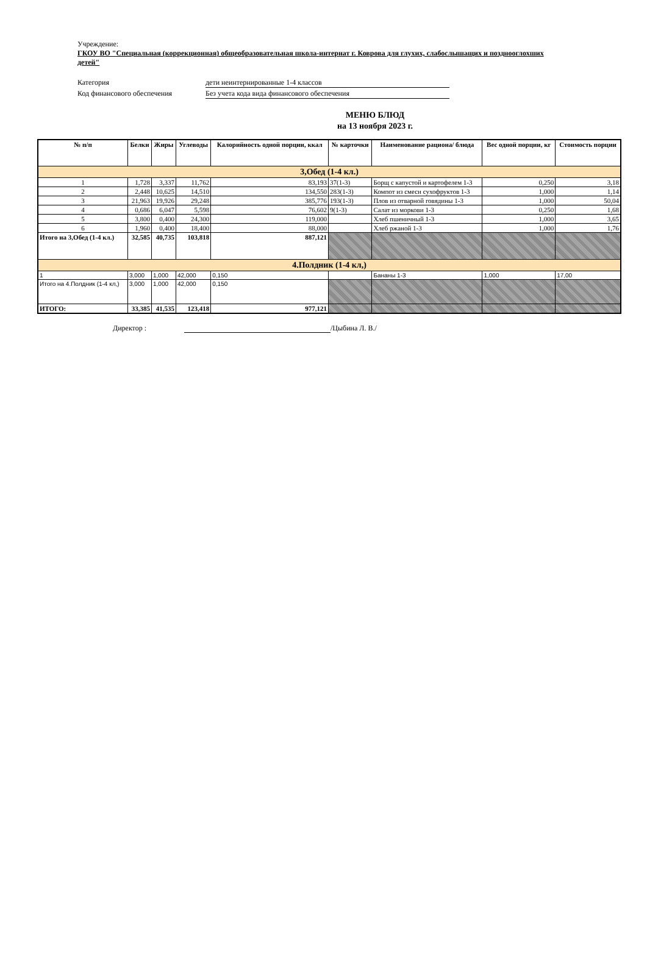Учреждение:
ГКОУ ВО "Специальная (коррекционная) общеобразовательная школа-интернат г. Коврова для глухих, слабослышащих и позднооглохших детей"
Категория дети неинтернированные 1-4 классов
Код финансового обеспечения Без учета кода вида финансового обеспечения
МЕНЮ БЛЮД
на 13 ноября 2023 г.
| № п/п | Белки | Жиры | Углеводы | Калорийность одной порции, ккал | № карточки | Наименование рациона/ блюда | Вес одной порции, кг | Стоимость порции |
| --- | --- | --- | --- | --- | --- | --- | --- | --- |
| 3,Обед (1-4 кл.) | | | | | | | | |
| 1 | 1,728 | 3,337 | 11,762 | 83,193 | 37(1-3) | Борщ с капустой и картофелем 1-3 | 0,250 | 3,18 |
| 2 | 2,448 | 10,625 | 14,510 | 134,550 | 283(1-3) | Компот из смеси сухофруктов 1-3 | 1,000 | 1,14 |
| 3 | 21,963 | 19,926 | 29,248 | 385,776 | 193(1-3) | Плов из отварной говядины 1-3 | 1,000 | 50,04 |
| 4 | 0,686 | 6,047 | 5,598 | 76,602 | 9(1-3) | Салат из моркови 1-3 | 0,250 | 1,68 |
| 5 | 3,800 | 0,400 | 24,300 | 119,000 | | Хлеб пшеничный 1-3 | 1,000 | 3,65 |
| 6 | 1,960 | 0,400 | 18,400 | 88,000 | | Хлеб ржаной 1-3 | 1,000 | 1,76 |
| Итого на 3,Обед (1-4 кл.) | 32,585 | 40,735 | 103,818 | 887,121 | | | | |
| 4.Полдник (1-4 кл,) | | | | | | | | |
| 1 | 3,000 | 1,000 | 42,000 | 0,150 | | Бананы 1-3 | 1,000 | 17,00 |
| Итого на 4.Полдник (1-4 кл,) | 3,000 | 1,000 | 42,000 | 0,150 | | | | |
| ИТОГО: | 33,385 | 41,535 | 123,418 | 977,121 | | | | |
Директор : /Цыбина Л. В./